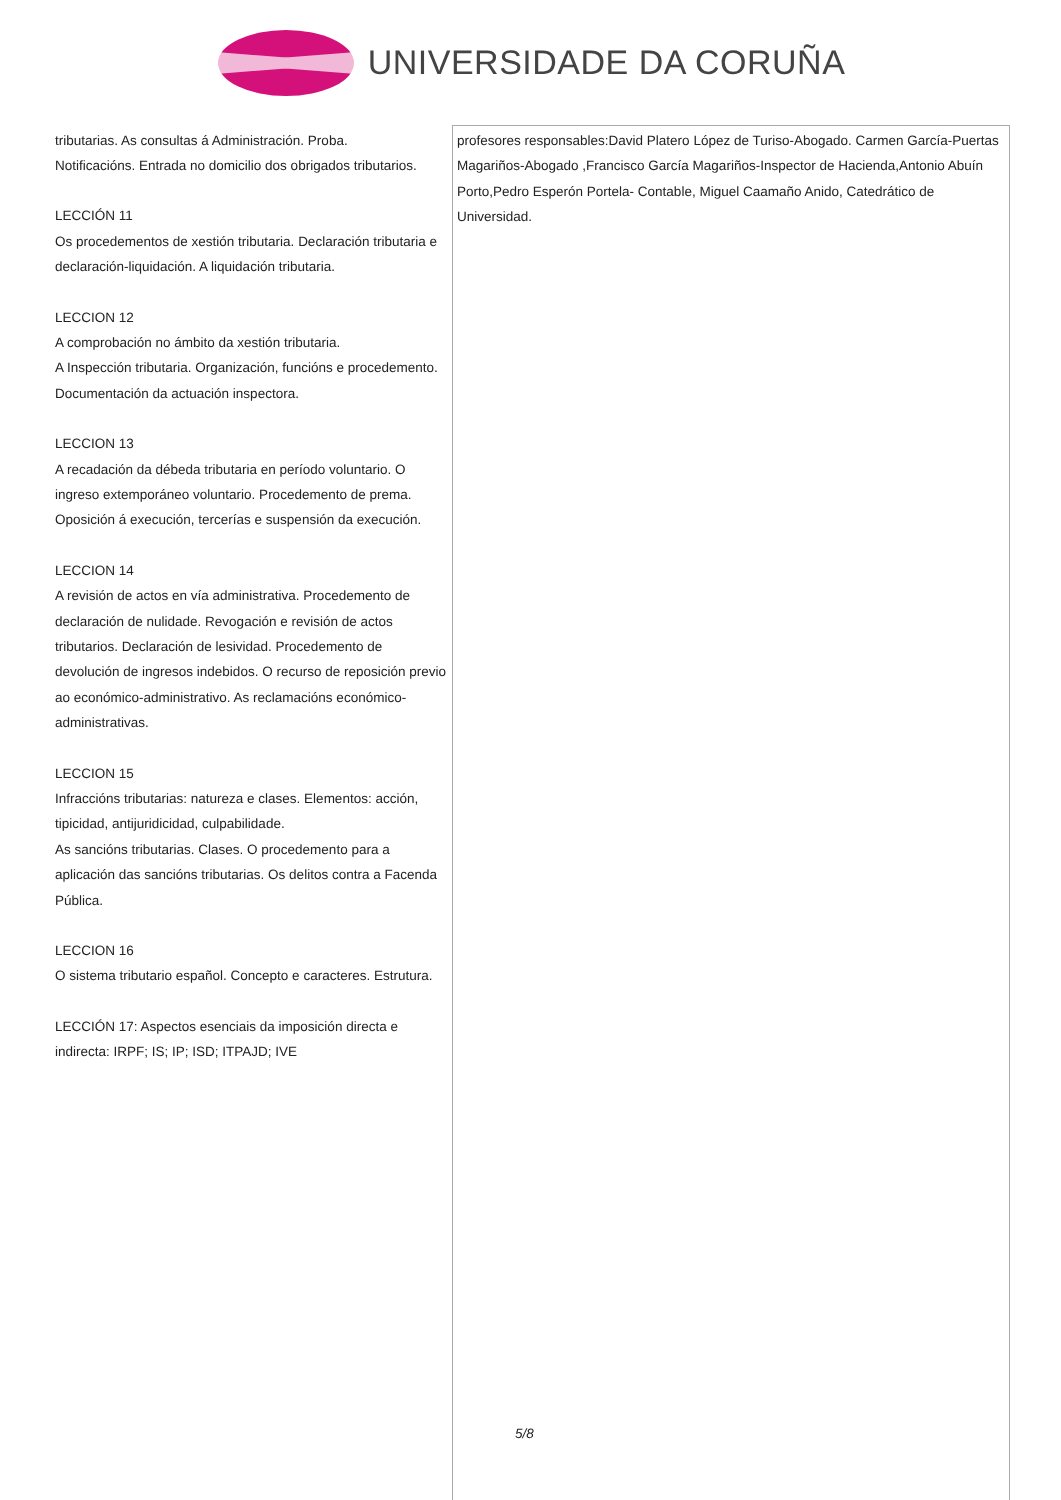UNIVERSIDADE DA CORUÑA
| tributarias. As consultas á Administración. Proba. Notificacións. Entrada no domicilio dos obrigados tributarios. LECCIÓN 11 Os procedementos de xestión tributaria. Declaración tributaria e declaración-liquidación. A liquidación tributaria. LECCION 12 A comprobación no ámbito da xestión tributaria. A Inspección tributaria. Organización, funcións e procedemento. Documentación da actuación inspectora. LECCION 13 A recadación da débeda tributaria en período voluntario. O ingreso extemporáneo voluntario. Procedemento de prema. Oposición á execución, tercerías e suspensión da execución. LECCION 14 A revisión de actos en vía administrativa. Procedemento de declaración de nulidade. Revogación e revisión de actos tributarios. Declaración de lesividad. Procedemento de devolución de ingresos indebidos. O recurso de reposición previo ao económico-administrativo. As reclamacións económico-administrativas. LECCION 15 Infraccións tributarias: natureza e clases. Elementos: acción, tipicidad, antijuridicidad, culpabilidade. As sancións tributarias. Clases. O procedemento para a aplicación das sancións tributarias. Os delitos contra a Facenda Pública. LECCION 16 O sistema tributario español. Concepto e caracteres. Estrutura. LECCIÓN 17: Aspectos esenciais da imposición directa e indirecta: IRPF; IS; IP; ISD; ITPAJD; IVE | profesores responsables:David Platero López de Turiso-Abogado. Carmen García-Puertas Magariños-Abogado ,Francisco García Magariños-Inspector de Hacienda,Antonio Abuín Porto,Pedro Esperón Portela- Contable, Miguel Caamaño Anido, Catedrático de Universidad. |
5/8